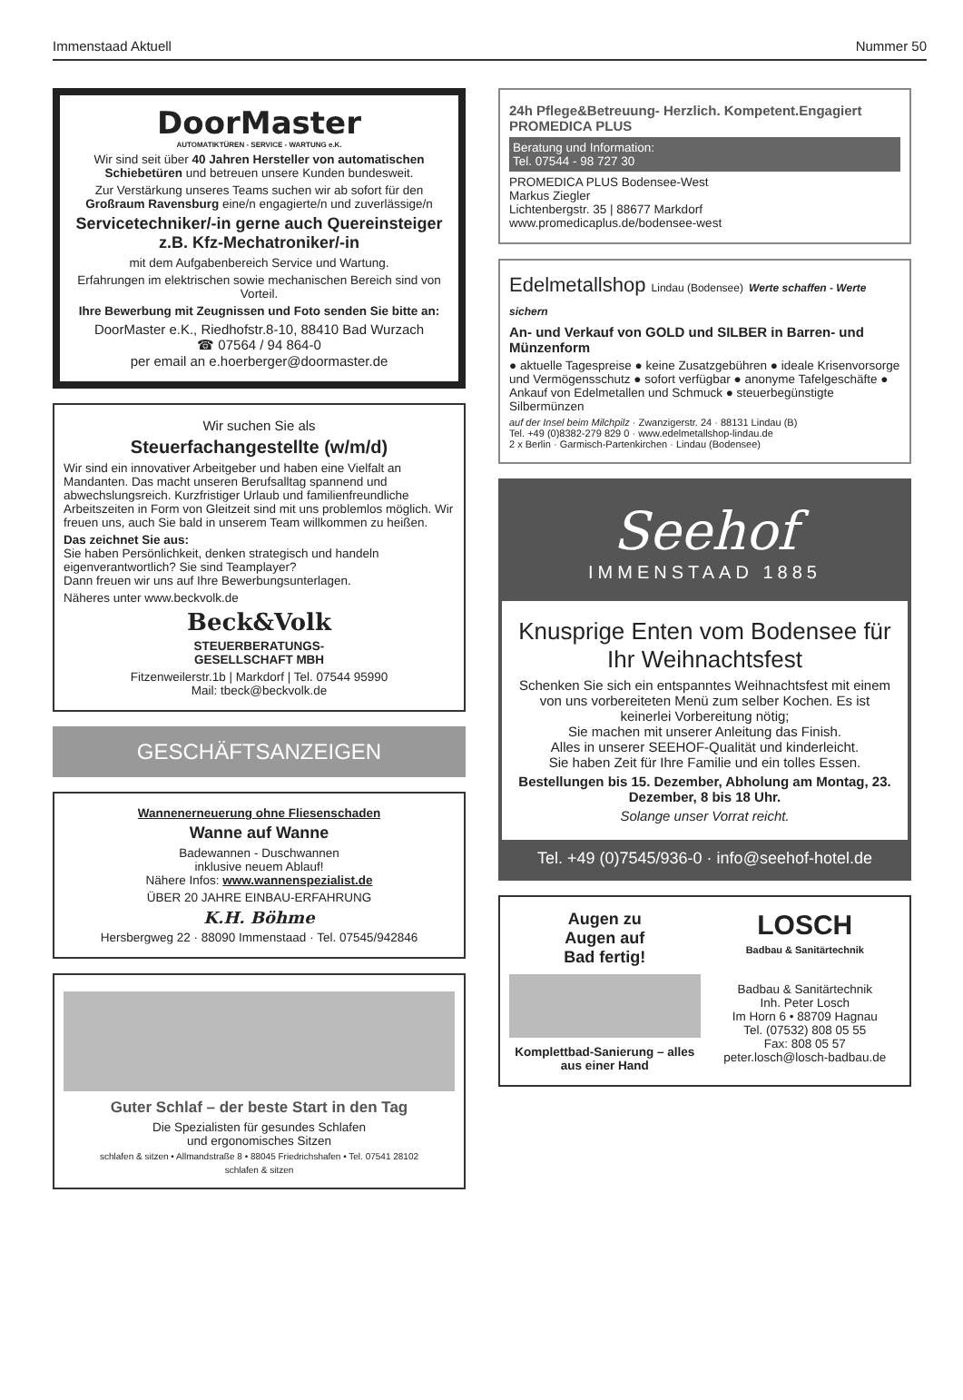Immenstaad Aktuell Nummer 50
DoorMaster
AUTOMATIKTÜREN - SERVICE - WARTUNG e.K.
Wir sind seit über 40 Jahren Hersteller von automatischen Schiebetüren und betreuen unsere Kunden bundesweit.
Zur Verstärkung unseres Teams suchen wir ab sofort für den Großraum Ravensburg eine/n engagierte/n und zuverlässige/n
Servicetechniker/-in gerne auch Quereinsteiger z.B. Kfz-Mechatroniker/-in
mit dem Aufgabenbereich Service und Wartung.
Erfahrungen im elektrischen sowie mechanischen Bereich sind von Vorteil.
Ihre Bewerbung mit Zeugnissen und Foto senden Sie bitte an:
DoorMaster e.K., Riedhofstr.8-10, 88410 Bad Wurzach
☎ 07564 / 94 864-0
per email an e.hoerberger@doormaster.de
Wir suchen Sie als
Steuerfachangestellte (w/m/d)
Wir sind ein innovativer Arbeitgeber und haben eine Vielfalt an Mandanten. Das macht unseren Berufsalltag spannend und abwechslungsreich. Kurzfristiger Urlaub und familienfreundliche Arbeitszeiten in Form von Gleitzeit sind mit uns problemlos möglich. Wir freuen uns, auch Sie bald in unserem Team willkommen zu heißen.
Das zeichnet Sie aus:
Sie haben Persönlichkeit, denken strategisch und handeln eigenverantwortlich? Sie sind Teamplayer?
Dann freuen wir uns auf Ihre Bewerbungsunterlagen.
Näheres unter www.beckvolk.de
Beck&Volk
STEUERBERATUNGS-
GESELLSCHAFT MBH
Fitzenweilerstr.1b | Markdorf | Tel. 07544 95990
Mail: tbeck@beckvolk.de
GESCHÄFTSANZEIGEN
Wannenerneuerung ohne Fliesenschaden
Wanne auf Wanne
Badewannen - Duschwannen
inklusive neuem Ablauf!
Nähere Infos: www.wannenspezialist.de
ÜBER 20 JAHRE EINBAU-ERFAHRUNG
K.H. Böhme
Hersbergweg 22 · 88090 Immenstaad · Tel. 07545/942846
Guter Schlaf – der beste Start in den Tag
Die Spezialisten für gesundes Schlafen
und ergonomisches Sitzen
schlafen & sitzen • Allmandstraße 8 • 88045 Friedrichshafen • Tel. 07541 28102
schlafen & sitzen
24h Pflege&Betreuung- Herzlich. Kompetent.Engagiert PROMEDICA PLUS
Beratung und Information:
Tel. 07544 - 98 727 30
PROMEDICA PLUS Bodensee-West
Markus Ziegler
Lichtenbergstr. 35 | 88677 Markdorf
www.promedicaplus.de/bodensee-west
Edelmetallshop Lindau (Bodensee) Werte schaffen - Werte sichern
An- und Verkauf von GOLD und SILBER in Barren- und Münzenform
● aktuelle Tagespreise ● keine Zusatzgebühren ● ideale Krisenvorsorge und Vermögensschutz ● sofort verfügbar ● anonyme Tafelgeschäfte ● Ankauf von Edelmetallen und Schmuck ● steuerbegünstigte Silbermünzen
auf der Insel beim Milchpilz · Zwanzigerstr. 24 · 88131 Lindau (B)
Tel. +49 (0)8382-279 829 0 · www.edelmetallshop-lindau.de
2 x Berlin · Garmisch-Partenkirchen · Lindau (Bodensee)
Seehof
IMMENSTAAD 1885
Knusprige Enten vom Bodensee für Ihr Weihnachtsfest
Schenken Sie sich ein entspanntes Weihnachtsfest mit einem von uns vorbereiteten Menü zum selber Kochen. Es ist keinerlei Vorbereitung nötig;
Sie machen mit unserer Anleitung das Finish.
Alles in unserer SEEHOF-Qualität und kinderleicht.
Sie haben Zeit für Ihre Familie und ein tolles Essen.
Bestellungen bis 15. Dezember, Abholung am Montag, 23. Dezember, 8 bis 18 Uhr.
Solange unser Vorrat reicht.
Tel. +49 (0)7545/936-0 · info@seehof-hotel.de
Augen zu
Augen auf
Bad fertig!
Komplettbad-Sanierung – alles aus einer Hand
LOSCH
Badbau & Sanitärtechnik
Badbau & Sanitärtechnik
Inh. Peter Losch
Im Horn 6 • 88709 Hagnau
Tel. (07532) 808 05 55
Fax: 808 05 57
peter.losch@losch-badbau.de